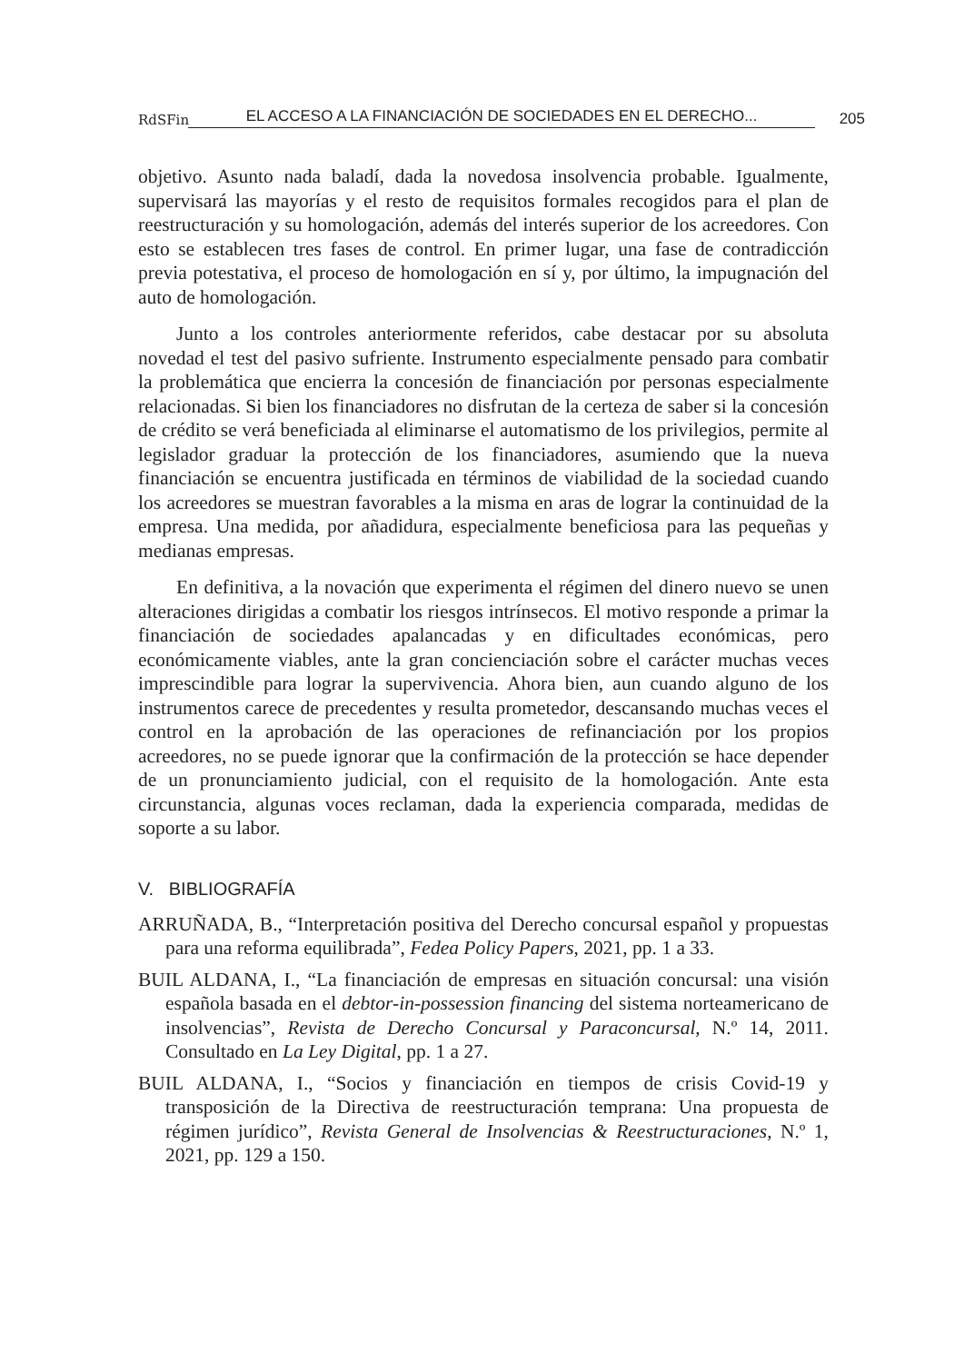RdSFin EL ACCESO A LA FINANCIACIÓN DE SOCIEDADES EN EL DERECHO... 205
objetivo. Asunto nada baladí, dada la novedosa insolvencia probable. Igualmente, supervisará las mayorías y el resto de requisitos formales recogidos para el plan de reestructuración y su homologación, además del interés superior de los acreedores. Con esto se establecen tres fases de control. En primer lugar, una fase de contradicción previa potestativa, el proceso de homologación en sí y, por último, la impugnación del auto de homologación.
Junto a los controles anteriormente referidos, cabe destacar por su absoluta novedad el test del pasivo sufriente. Instrumento especialmente pensado para combatir la problemática que encierra la concesión de financiación por personas especialmente relacionadas. Si bien los financiadores no disfrutan de la certeza de saber si la concesión de crédito se verá beneficiada al eliminarse el automatismo de los privilegios, permite al legislador graduar la protección de los financiadores, asumiendo que la nueva financiación se encuentra justificada en términos de viabilidad de la sociedad cuando los acreedores se muestran favorables a la misma en aras de lograr la continuidad de la empresa. Una medida, por añadidura, especialmente beneficiosa para las pequeñas y medianas empresas.
En definitiva, a la novación que experimenta el régimen del dinero nuevo se unen alteraciones dirigidas a combatir los riesgos intrínsecos. El motivo responde a primar la financiación de sociedades apalancadas y en dificultades económicas, pero económicamente viables, ante la gran concienciación sobre el carácter muchas veces imprescindible para lograr la supervivencia. Ahora bien, aun cuando alguno de los instrumentos carece de precedentes y resulta prometedor, descansando muchas veces el control en la aprobación de las operaciones de refinanciación por los propios acreedores, no se puede ignorar que la confirmación de la protección se hace depender de un pronunciamiento judicial, con el requisito de la homologación. Ante esta circunstancia, algunas voces reclaman, dada la experiencia comparada, medidas de soporte a su labor.
V. BIBLIOGRAFÍA
ARRUÑADA, B., “Interpretación positiva del Derecho concursal español y propuestas para una reforma equilibrada”, Fedea Policy Papers, 2021, pp. 1 a 33.
BUIL ALDANA, I., “La financiación de empresas en situación concursal: una visión española basada en el debtor-in-possession financing del sistema norteamericano de insolvencias”, Revista de Derecho Concursal y Paraconcursal, N.º 14, 2011. Consultado en La Ley Digital, pp. 1 a 27.
BUIL ALDANA, I., “Socios y financiación en tiempos de crisis Covid-19 y transposición de la Directiva de reestructuración temprana: Una propuesta de régimen jurídico”, Revista General de Insolvencias & Reestructuraciones, N.º 1, 2021, pp. 129 a 150.